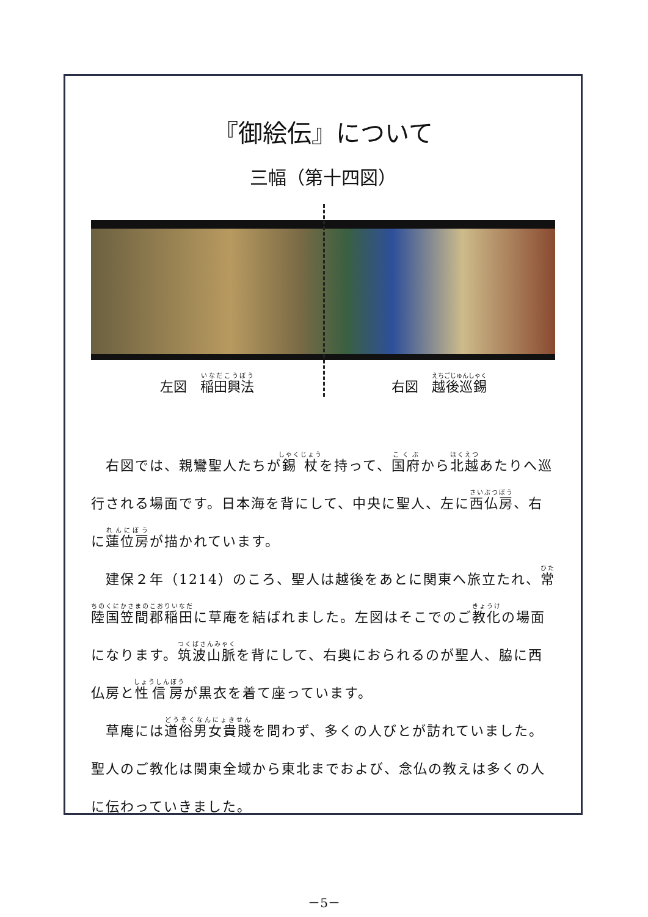『御絵伝』について
三幅（第十四図）
左図　稲田興法
右図　越後巡錫
　右図では、親鸞聖人たちが錫杖を持って、国府から北越あたりへ巡行される場面です。日本海を背にして、中央に聖人、左に西仏房、右に蓮位房が描かれています。
　建保２年（1214）のころ、聖人は越後をあとに関東へ旅立たれ、常陸国笠間郡稲田に草庵を結ばれました。左図はそこでのご教化の場面になります。筑波山脈を背にして、右奥におられるのが聖人、脇に西仏房と性信房が黒衣を着て座っています。
　草庵には道俗男女貴賤を問わず、多くの人びとが訪れていました。聖人のご教化は関東全域から東北までおよび、念仏の教えは多くの人に伝わっていきました。
－5－